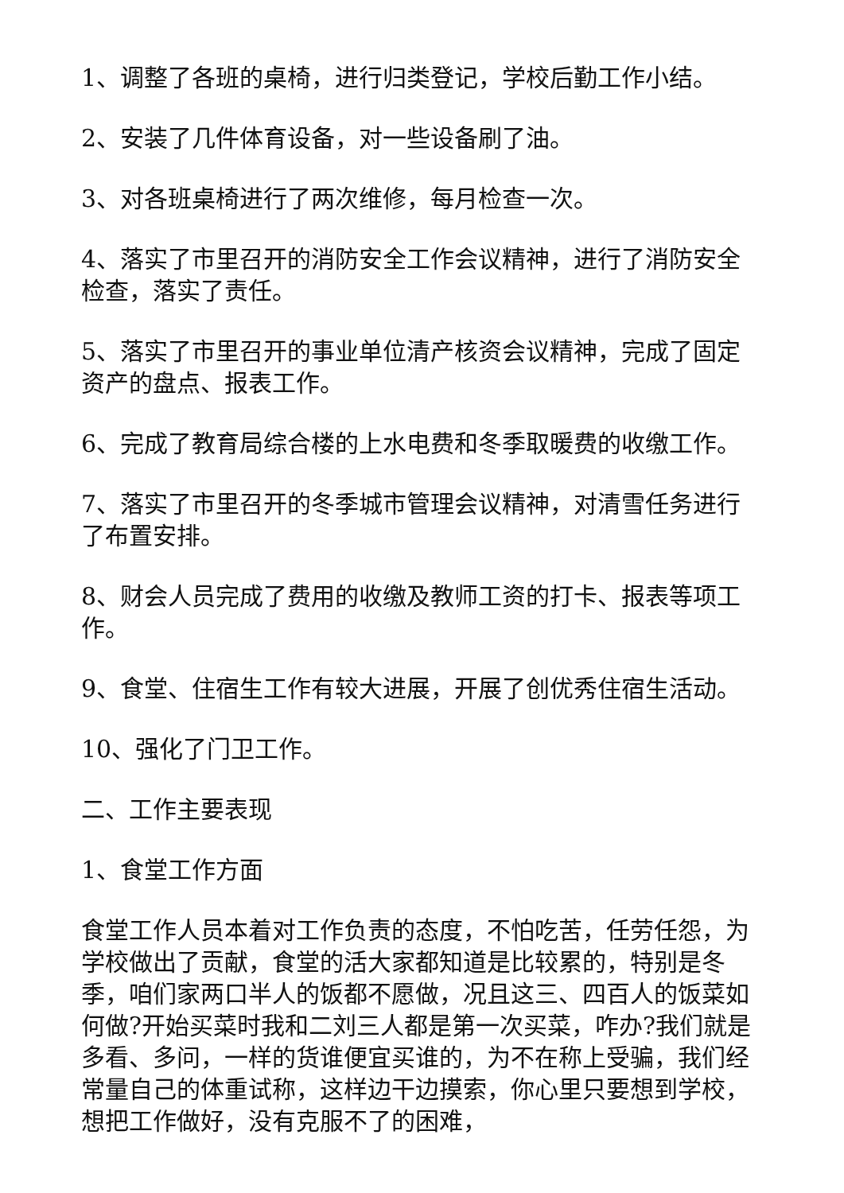1、调整了各班的桌椅，进行归类登记，学校后勤工作小结。
2、安装了几件体育设备，对一些设备刷了油。
3、对各班桌椅进行了两次维修，每月检查一次。
4、落实了市里召开的消防安全工作会议精神，进行了消防安全检查，落实了责任。
5、落实了市里召开的事业单位清产核资会议精神，完成了固定资产的盘点、报表工作。
6、完成了教育局综合楼的上水电费和冬季取暖费的收缴工作。
7、落实了市里召开的冬季城市管理会议精神，对清雪任务进行了布置安排。
8、财会人员完成了费用的收缴及教师工资的打卡、报表等项工作。
9、食堂、住宿生工作有较大进展，开展了创优秀住宿生活动。
10、强化了门卫工作。
二、工作主要表现
1、食堂工作方面
食堂工作人员本着对工作负责的态度，不怕吃苦，任劳任怨，为学校做出了贡献，食堂的活大家都知道是比较累的，特别是冬季，咱们家两口半人的饭都不愿做，况且这三、四百人的饭菜如何做?开始买菜时我和二刘三人都是第一次买菜，咋办?我们就是多看、多问，一样的货谁便宜买谁的，为不在称上受骗，我们经常量自己的体重试称，这样边干边摸索，你心里只要想到学校，想把工作做好，没有克服不了的困难，